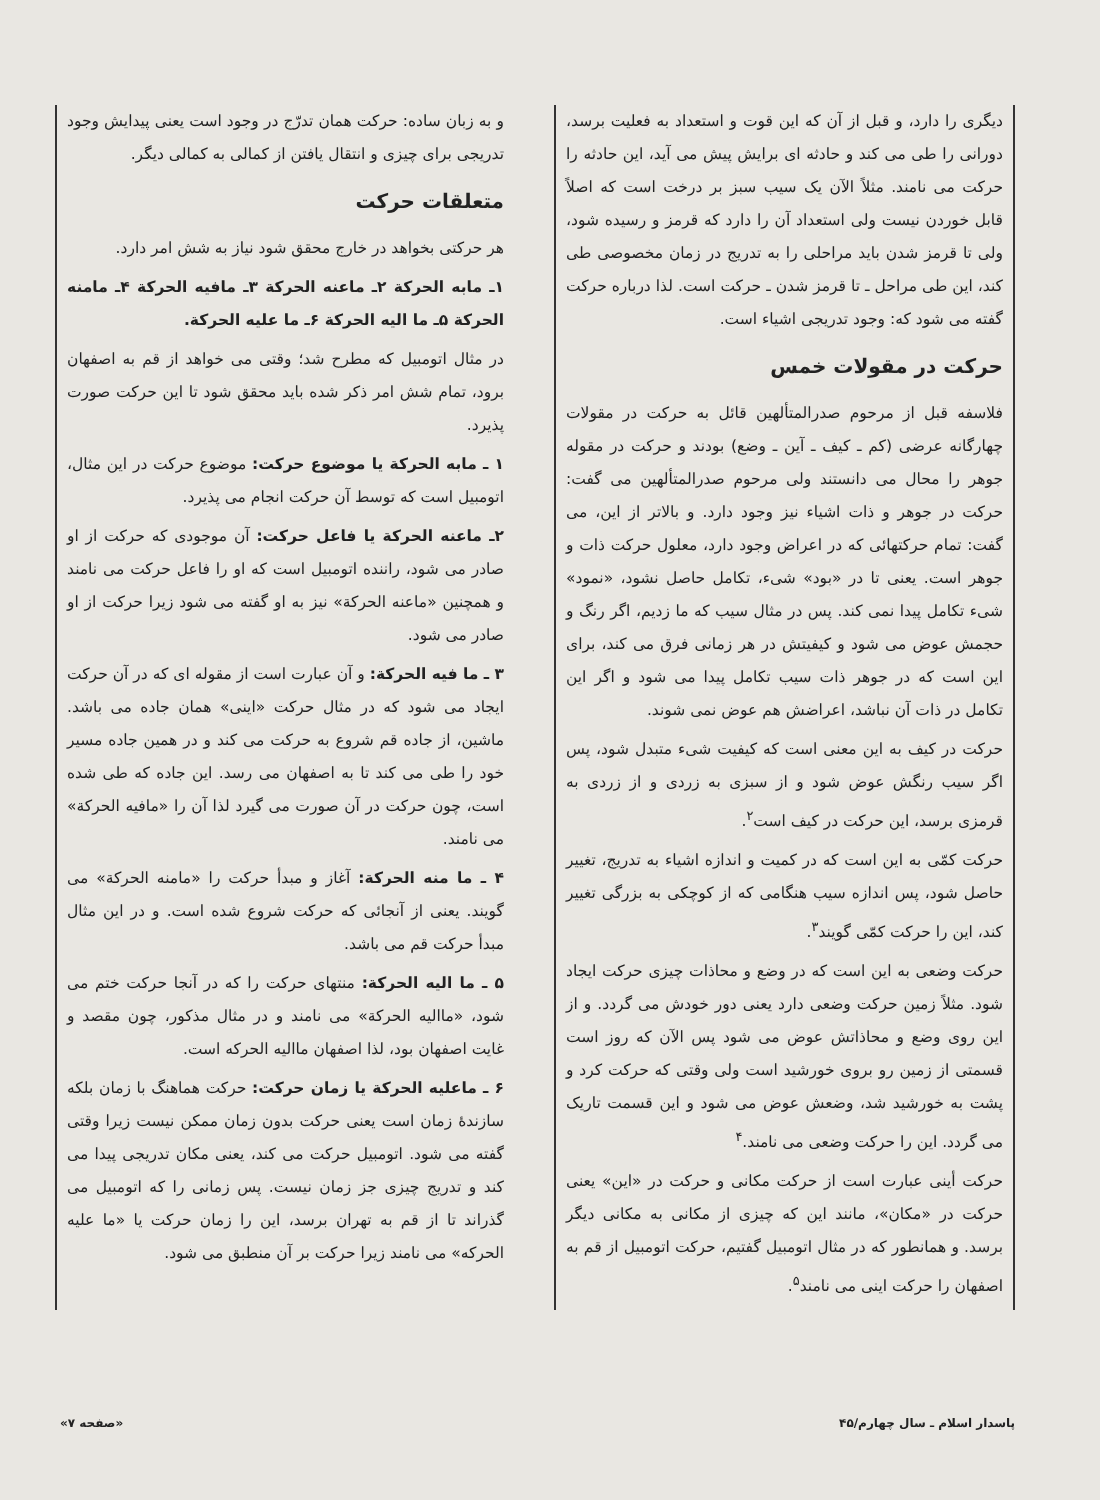دیگری را دارد، و قبل از آن که این قوت و استعداد به فعلیت برسد، دورانی را طی می کند و حادثه ای برایش پیش می آید، این حادثه را حرکت می نامند. مثلاً الآن یک سیب سبز بر درخت است که اصلاً قابل خوردن نیست ولی استعداد آن را دارد که قرمز و رسیده شود، ولی تا قرمز شدن باید مراحلی را به تدریج در زمان مخصوصی طی کند، این طی مراحل ـ تا قرمز شدن ـ حرکت است. لذا درباره حرکت گفته می شود که: وجود تدریجی اشیاء است.
حرکت در مقولات خمس
فلاسفه قبل از مرحوم صدرالمتألهین قائل به حرکت در مقولات چهارگانه عرضی (کم ـ کیف ـ آین ـ وضع) بودند و حرکت در مقوله جوهر را محال می دانستند ولی مرحوم صدرالمتألهین می گفت: حرکت در جوهر و ذات اشیاء نیز وجود دارد. و بالاتر از این، می گفت: تمام حرکتهائی که در اعراض وجود دارد، معلول حرکت ذات و جوهر است. یعنی تا در «بود» شیء، تکامل حاصل نشود، «نمود» شیء تکامل پیدا نمی کند. پس در مثال سیب که ما زدیم، اگر رنگ و حجمش عوض می شود و کیفیتش در هر زمانی فرق می کند، برای این است که در جوهر ذات سیب تکامل پیدا می شود و اگر این تکامل در ذات آن نباشد، اعراضش هم عوض نمی شوند.
حرکت در کیف به این معنی است که کیفیت شیء متبدل شود، پس اگر سیب رنگش عوض شود و از سبزی به زردی و از زردی به قرمزی برسد، این حرکت در کیف است<sup>۲</sup>.
حرکت کمّی به این است که در کمیت و اندازه اشیاء به تدریج، تغییر حاصل شود، پس اندازه سیب هنگامی که از کوچکی به بزرگی تغییر کند، این را حرکت کمّی گویند<sup>۳</sup>.
حرکت وضعی به این است که در وضع و محاذات چیزی حرکت ایجاد شود. مثلاً زمین حرکت وضعی دارد یعنی دور خودش می گردد. و از این روی وضع و محاذاتش عوض می شود پس الآن که روز است قسمتی از زمین رو بروی خورشید است ولی وقتی که حرکت کرد و پشت به خورشید شد، وضعش عوض می شود و این قسمت تاریک می گردد. این را حرکت وضعی می نامند.<sup>۴</sup>
حرکت أینی عبارت است از حرکت مکانی و حرکت در «این» یعنی حرکت در «مکان»، مانند این که چیزی از مکانی به مکانی دیگر برسد. و همانطور که در مثال اتومبیل گفتیم، حرکت اتومبیل از قم به اصفهان را حرکت اینی می نامند<sup>۵</sup>.
و به زبان ساده: حرکت همان تدرّج در وجود است یعنی پیدایش وجود تدریجی برای چیزی و انتقال یافتن از کمالی به کمالی دیگر.
متعلقات حرکت
هر حرکتی بخواهد در خارج محقق شود نیاز به شش امر دارد.
۱ـ مابه الحرکة ۲ـ ماعنه الحرکة ۳ـ مافیه الحرکة ۴ـ مامنه الحرکة ۵ـ ما الیه الحرکة ۶ـ ما علیه الحرکة.
در مثال اتومبیل که مطرح شد؛ وقتی می خواهد از قم به اصفهان برود، تمام شش امر ذکر شده باید محقق شود تا این حرکت صورت پذیرد.
۱ ـ مابه الحرکة یا موضوع حرکت: موضوع حرکت در این مثال، اتومبیل است که توسط آن حرکت انجام می پذیرد.
۲ـ ماعنه الحرکة یا فاعل حرکت: آن موجودی که حرکت از او صادر می شود، راننده اتومبیل است که او را فاعل حرکت می نامند و همچنین «ماعنه الحرکة» نیز به او گفته می شود زیرا حرکت از او صادر می شود.
۳ ـ ما فیه الحرکة: و آن عبارت است از مقوله ای که در آن حرکت ایجاد می شود که در مثال حرکت «اینی» همان جاده می باشد. ماشین، از جاده قم شروع به حرکت می کند و در همین جاده مسیر خود را طی می کند تا به اصفهان می رسد. این جاده که طی شده است، چون حرکت در آن صورت می گیرد لذا آن را «مافیه الحرکة» می نامند.
۴ ـ ما منه الحرکة: آغاز و مبدأ حرکت را «مامنه الحرکة» می گویند. یعنی از آنجائی که حرکت شروع شده است. و در این مثال مبدأ حرکت قم می باشد.
۵ ـ ما الیه الحرکة: منتهای حرکت را که در آنجا حرکت ختم می شود، «ماالیه الحرکة» می نامند و در مثال مذکور، چون مقصد و غایت اصفهان بود، لذا اصفهان ماالیه الحرکه است.
۶ ـ ماعلیه الحرکة یا زمان حرکت: حرکت هماهنگ با زمان بلکه سازندهٔ زمان است یعنی حرکت بدون زمان ممکن نیست زیرا وقتی گفته می شود. اتومبیل حرکت می کند، یعنی مکان تدریجی پیدا می کند و تدریج چیزی جز زمان نیست. پس زمانی را که اتومبیل می گذراند تا از قم به تهران برسد، این را زمان حرکت یا «ما علیه الحرکه» می نامند زیرا حرکت بر آن منطبق می شود.
پاسدار اسلام ـ سال چهارم/۴۵ «صفحه ۷»